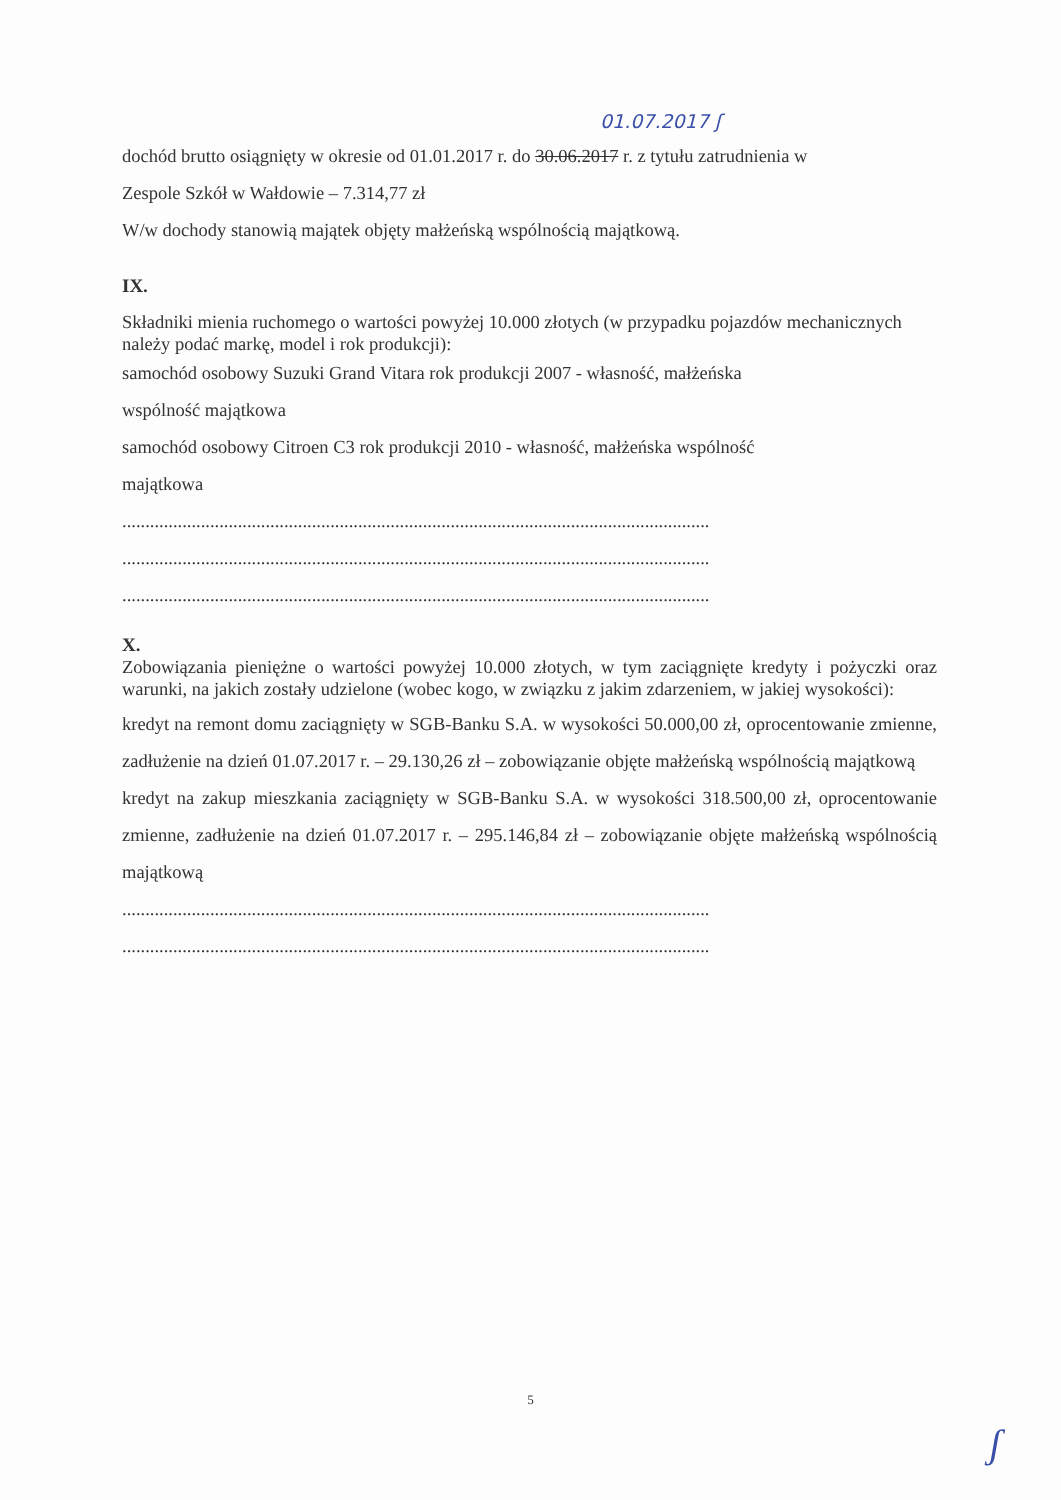01.07.2017 ʃ
dochód brutto osiągnięty w okresie od 01.01.2017 r. do 30.06.2017 r. z tytułu zatrudnienia w
Zespole Szkół w Wałdowie – 7.314,77 zł
W/w dochody stanowią majątek objęty małżeńską wspólnością majątkową.
IX.
Składniki mienia ruchomego o wartości powyżej 10.000 złotych (w przypadku pojazdów mechanicznych należy podać markę, model i rok produkcji):
samochód osobowy Suzuki Grand Vitara rok produkcji 2007 - własność, małżeńska
wspólność majątkowa
samochód osobowy Citroen C3 rok produkcji 2010 - własność, małżeńska wspólność
majątkowa
...............................................................................................................................
...............................................................................................................................
...............................................................................................................................
X.
Zobowiązania pieniężne o wartości powyżej 10.000 złotych, w tym zaciągnięte kredyty i pożyczki oraz warunki, na jakich zostały udzielone (wobec kogo, w związku z jakim zdarzeniem, w jakiej wysokości):
kredyt na remont domu zaciągnięty w SGB-Banku S.A. w wysokości 50.000,00 zł, oprocentowanie zmienne, zadłużenie na dzień 01.07.2017 r. – 29.130,26 zł – zobowiązanie objęte małżeńską wspólnością majątkową
kredyt na zakup mieszkania zaciągnięty w SGB-Banku S.A. w wysokości 318.500,00 zł, oprocentowanie zmienne, zadłużenie na dzień 01.07.2017 r. – 295.146,84 zł – zobowiązanie objęte małżeńską wspólnością majątkową
...............................................................................................................................
...............................................................................................................................
5
ʃ